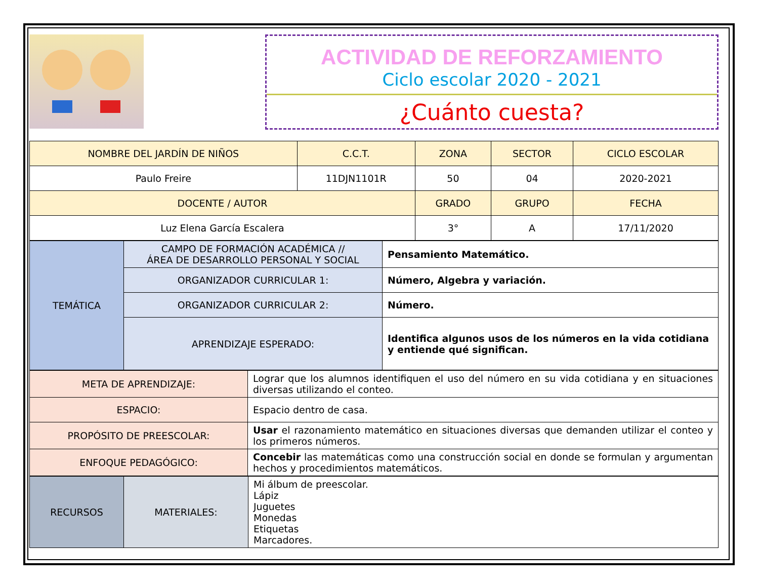ACTIVIDAD DE REFORZAMIENTO
Ciclo escolar 2020 - 2021
¿Cuánto cuesta?
| NOMBRE DEL JARDÍN DE NIÑOS | C.C.T. | ZONA | SECTOR | CICLO ESCOLAR |
| --- | --- | --- | --- | --- |
| Paulo Freire | 11DJN1101R | 50 | 04 | 2020-2021 |
| DOCENTE / AUTOR | | GRADO | GRUPO | FECHA |
| Luz Elena García Escalera | | 3° | A | 17/11/2020 |
| TEMÁTICA | CAMPO DE FORMACIÓN ACADÉMICA // ÁREA DE DESARROLLO PERSONAL Y SOCIAL | Pensamiento Matemático. |
| | ORGANIZADOR CURRICULAR 1: | Número, Algebra y variación. |
| | ORGANIZADOR CURRICULAR 2: | Número. |
| | APRENDIZAJE ESPERADO: | Identifica algunos usos de los números en la vida cotidiana y entiende qué significan. |
| META DE APRENDIZAJE: | Lograr que los alumnos identifiquen el uso del número en su vida cotidiana y en situaciones diversas utilizando el conteo. |
| ESPACIO: | Espacio dentro de casa. |
| PROPÓSITO DE PREESCOLAR: | Usar el razonamiento matemático en situaciones diversas que demanden utilizar el conteo y los primeros números. |
| ENFOQUE PEDAGÓGICO: | Concebir las matemáticas como una construcción social en donde se formulan y argumentan hechos y procedimientos matemáticos. |
| RECURSOS | MATERIALES: | Mi álbum de preescolar. Lápiz Juguetes Monedas Etiquetas Marcadores. |